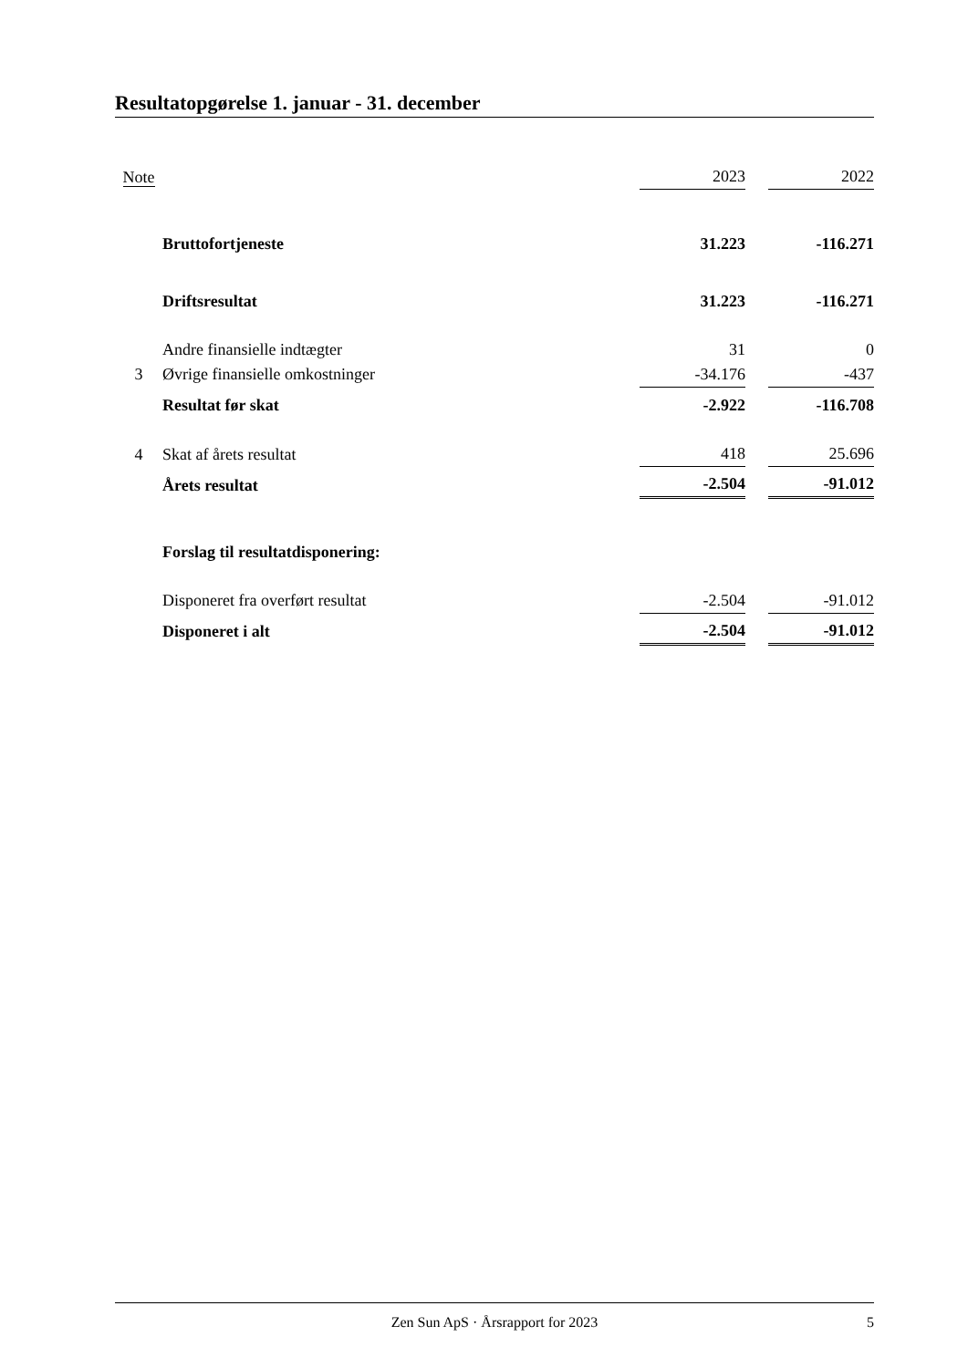Resultatopgørelse 1. januar - 31. december
| Note | | 2023 | | 2022 |
| | Bruttofortjeneste | 31.223 | | -116.271 |
| | Driftsresultat | 31.223 | | -116.271 |
| | Andre finansielle indtægter | 31 | | 0 |
| 3 | Øvrige finansielle omkostninger | -34.176 | | -437 |
| | Resultat før skat | -2.922 | | -116.708 |
| 4 | Skat af årets resultat | 418 | | 25.696 |
| | Årets resultat | -2.504 | | -91.012 |
| | Forslag til resultatdisponering: | | | |
| | Disponeret fra overført resultat | -2.504 | | -91.012 |
| | Disponeret i alt | -2.504 | | -91.012 |
Zen Sun ApS · Årsrapport for 2023 5